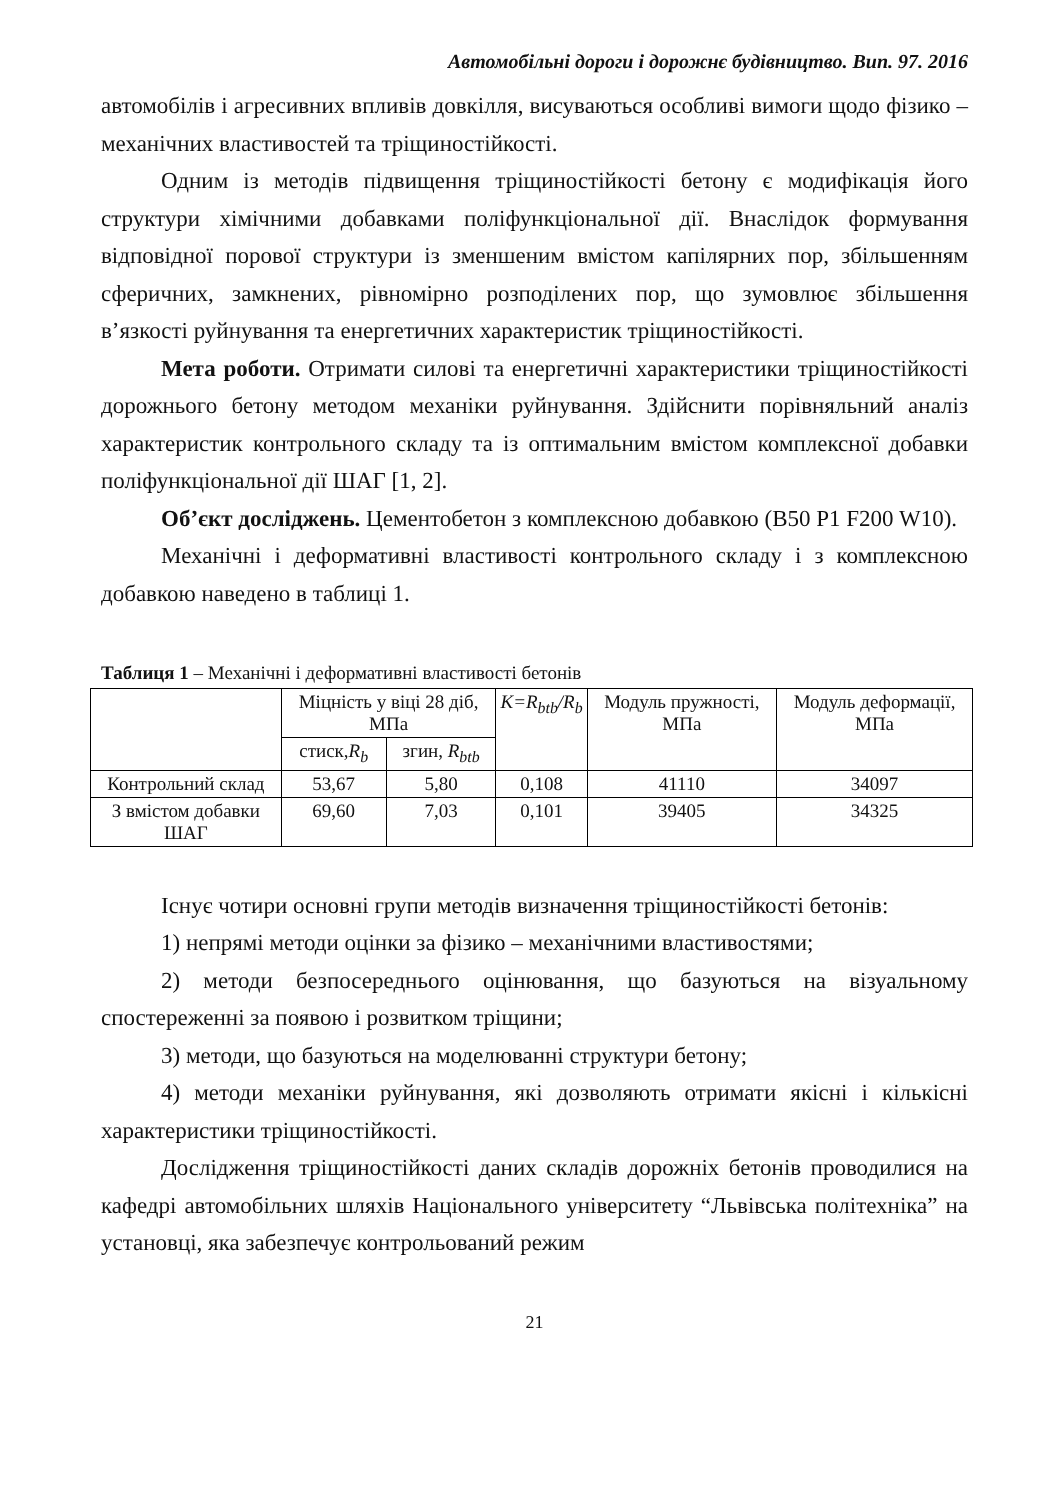Автомобільні дороги і дорожнє будівництво. Вип. 97. 2016
автомобілів і агресивних впливів довкілля, висуваються особливі вимоги щодо фізико – механічних властивостей та тріщиностійкості.
Одним із методів підвищення тріщиностійкості бетону є модифікація його структури хімічними добавками поліфункціональної дії. Внаслідок формування відповідної порової структури із зменшеним вмістом капілярних пор, збільшенням сферичних, замкнених, рівномірно розподілених пор, що зумовлює збільшення в’язкості руйнування та енергетичних характеристик тріщиностійкості.
Мета роботи. Отримати силові та енергетичні характеристики тріщиностійкості дорожнього бетону методом механіки руйнування. Здійснити порівняльний аналіз характеристик контрольного складу та із оптимальним вмістом комплексної добавки поліфункціональної дії ШАГ [1, 2].
Об’єкт досліджень. Цементобетон з комплексною добавкою (B50 P1 F200 W10).
Механічні і деформативні властивості контрольного складу і з комплексною добавкою наведено в таблиці 1.
Таблиця 1 – Механічні і деформативні властивості бетонів
| | Міцність у віці 28 діб, МПа | | K=R<sub>btb</sub>/R<sub>b</sub> | Модуль пружності, МПа | Модуль деформації, МПа |
| --- | --- | --- | --- | --- | --- |
| | стиск, R<sub>b</sub> | згин, R<sub>btb</sub> | | | |
| Контрольний склад | 53,67 | 5,80 | 0,108 | 41110 | 34097 |
| З вмістом добавки ШАГ | 69,60 | 7,03 | 0,101 | 39405 | 34325 |
Існує чотири основні групи методів визначення тріщиностійкості бетонів:
1) непрямі методи оцінки за фізико – механічними властивостями;
2) методи безпосереднього оцінювання, що базуються на візуальному спостереженні за появою і розвитком тріщини;
3) методи, що базуються на моделюванні структури бетону;
4) методи механіки руйнування, які дозволяють отримати якісні і кількісні характеристики тріщиностійкості.
Дослідження тріщиностійкості даних складів дорожніх бетонів проводилися на кафедрі автомобільних шляхів Національного університету “Львівська політехніка” на установці, яка забезпечує контрольований режим
21